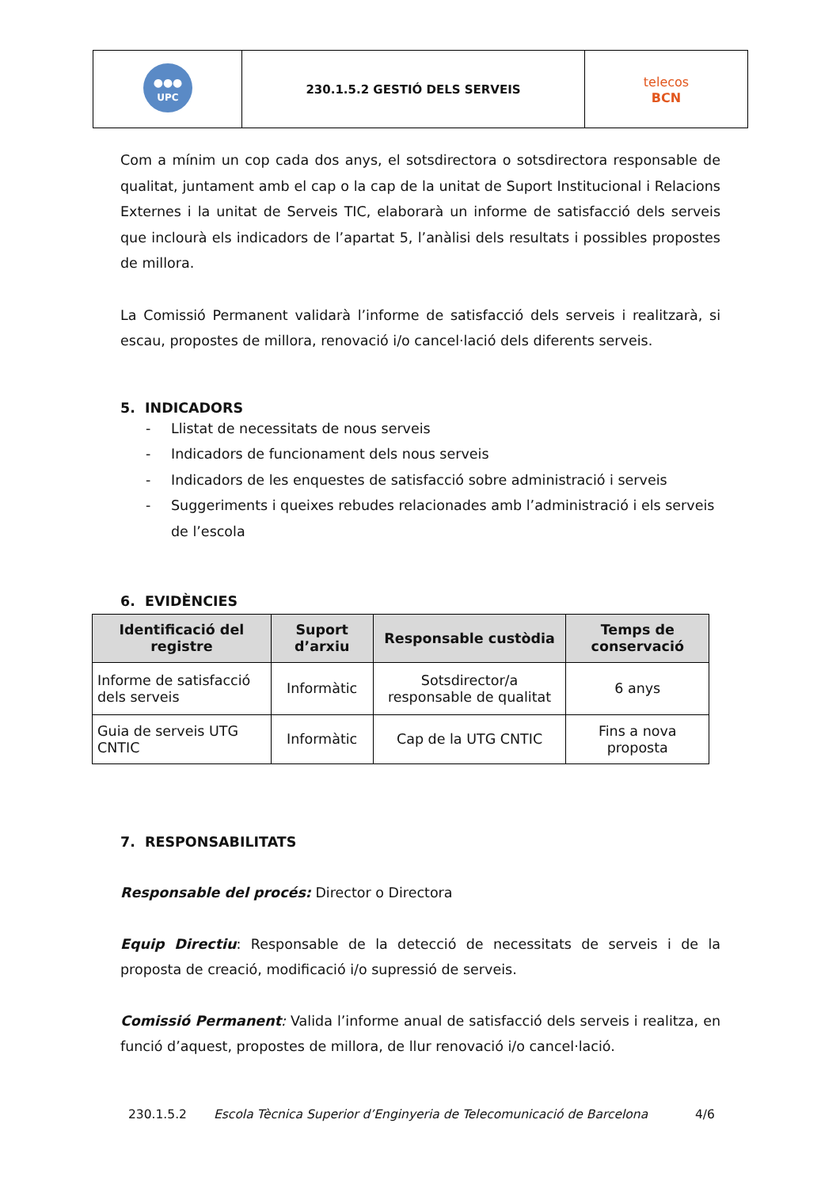| UPC ●●● | 230.1.5.2 GESTIÓ DELS SERVEIS | telecos BCN |
Com a mínim un cop cada dos anys, el sotsdirectora o sotsdirectora responsable de qualitat, juntament amb el cap o la cap de la unitat de Suport Institucional i Relacions Externes i la unitat de Serveis TIC, elaborarà un informe de satisfacció dels serveis que inclourà els indicadors de l’apartat 5, l’anàlisi dels resultats i possibles propostes de millora.
La Comissió Permanent validarà l’informe de satisfacció dels serveis i realitzarà, si escau, propostes de millora, renovació i/o cancel·lació dels diferents serveis.
5. INDICADORS
- Llistat de necessitats de nous serveis
- Indicadors de funcionament dels nous serveis
- Indicadors de les enquestes de satisfacció sobre administració i serveis
- Suggeriments i queixes rebudes relacionades amb l’administració i els serveis de l’escola
6. EVIDÈNCIES
| Identificació del registre | Suport d’arxiu | Responsable custòdia | Temps de conservació |
| --- | --- | --- | --- |
| Informe de satisfacció dels serveis | Informàtic | Sotsdirector/a responsable de qualitat | 6 anys |
| Guia de serveis UTG CNTIC | Informàtic | Cap de la UTG CNTIC | Fins a nova proposta |
7. RESPONSABILITATS
Responsable del procés: Director o Directora
Equip Directiu: Responsable de la detecció de necessitats de serveis i de la proposta de creació, modificació i/o supressió de serveis.
Comissió Permanent: Valida l’informe anual de satisfacció dels serveis i realitza, en funció d’aquest, propostes de millora, de llur renovació i/o cancel·lació.
230.1.5.2 Escola Tècnica Superior d’Enginyeria de Telecomunicació de Barcelona 4/6